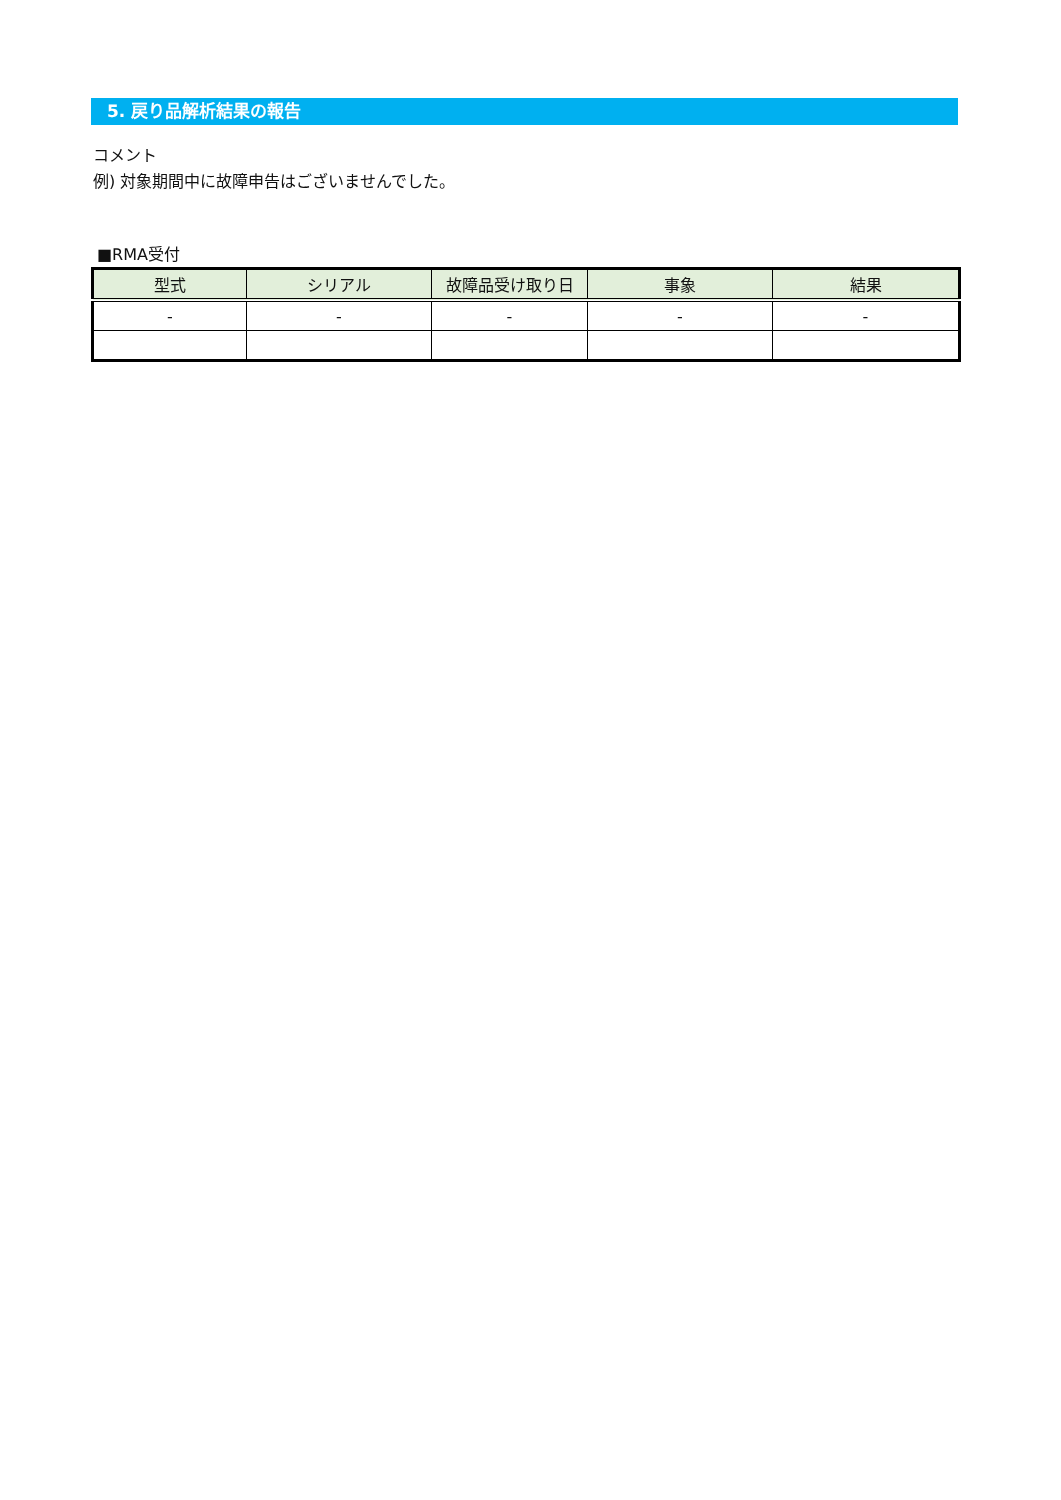5. 戻り品解析結果の報告
コメント
例) 対象期間中に故障申告はございませんでした。
■RMA受付
| 型式 | シリアル | 故障品受け取り日 | 事象 | 結果 |
| --- | --- | --- | --- | --- |
| - | - | - | - | - |